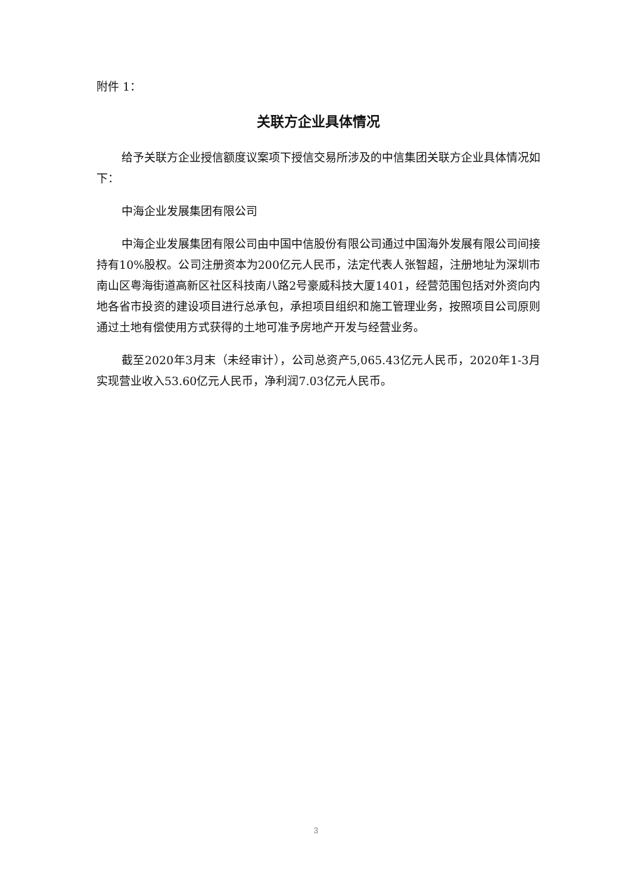附件 1：
关联方企业具体情况
给予关联方企业授信额度议案项下授信交易所涉及的中信集团关联方企业具体情况如下：
中海企业发展集团有限公司
中海企业发展集团有限公司由中国中信股份有限公司通过中国海外发展有限公司间接持有10%股权。公司注册资本为200亿元人民币，法定代表人张智超，注册地址为深圳市南山区粤海街道高新区社区科技南八路2号豪威科技大厦1401，经营范围包括对外资向内地各省市投资的建设项目进行总承包，承担项目组织和施工管理业务，按照项目公司原则通过土地有偿使用方式获得的土地可准予房地产开发与经营业务。
截至2020年3月末（未经审计），公司总资产5,065.43亿元人民币，2020年1-3月实现营业收入53.60亿元人民币，净利润7.03亿元人民币。
3